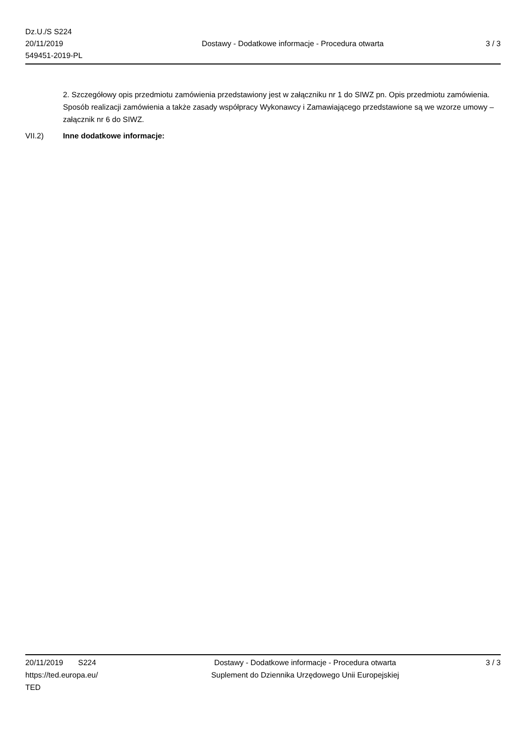Dz.U./S S224
20/11/2019
549451-2019-PL
Dostawy - Dodatkowe informacje - Procedura otwarta
3 / 3
2. Szczegółowy opis przedmiotu zamówienia przedstawiony jest w załączniku nr 1 do SIWZ pn. Opis przedmiotu zamówienia. Sposób realizacji zamówienia a także zasady współpracy Wykonawcy i Zamawiającego przedstawione są we wzorze umowy – załącznik nr 6 do SIWZ.
VII.2) Inne dodatkowe informacje:
20/11/2019 S224
https://ted.europa.eu/
TED
Dostawy - Dodatkowe informacje - Procedura otwarta
Suplement do Dziennika Urzędowego Unii Europejskiej
3 / 3